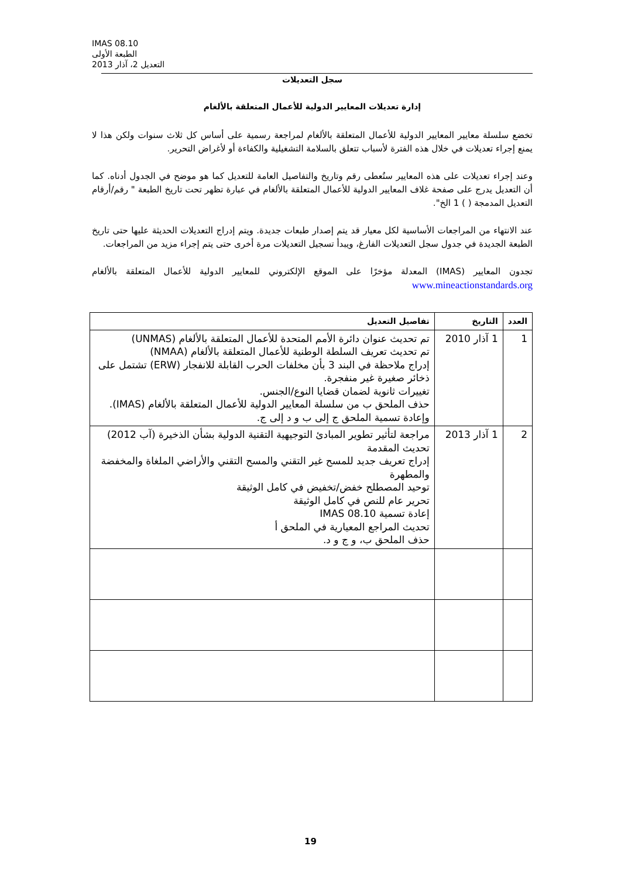IMAS 08.10
الطبعة الأولى
التعديل 2، آذار 2013
سجل التعديلات
إدارة تعديلات المعايير الدولية للأعمال المتعلقة بالألغام
تخضع سلسلة معايير المعايير الدولية للأعمال المتعلقة بالألغام لمراجعة رسمية على أساس كل ثلاث سنوات ولكن هذا لا يمنع إجراء تعديلات في خلال هذه الفترة لأسباب تتعلق بالسلامة التشغيلية والكفاءة أو لأغراض التحرير.
وعند إجراء تعديلات على هذه المعايير ستُعطى رقم وتاريخ والتفاصيل العامة للتعديل كما هو موضح في الجدول أدناه. كما أن التعديل يدرج على صفحة غلاف المعايير الدولية للأعمال المتعلقة بالألغام في عبارة تظهر تحت تاريخ الطبعة " رقم/أرقام التعديل المدمجة ( ) 1 الخ".
عند الانتهاء من المراجعات الأساسية لكل معيار قد يتم إصدار طبعات جديدة. ويتم إدراج التعديلات الحديثة عليها حتى تاريخ الطبعة الجديدة في جدول سجل التعديلات الفارغ، ويبدأ تسجيل التعديلات مرة أخرى حتى يتم إجراء مزيد من المراجعات.
تجدون المعايير (IMAS) المعدلة مؤخرًا على الموقع الإلكتروني للمعايير الدولية للأعمال المتعلقة بالألغام www.mineactionstandards.org
| العدد | التاريخ | تفاصيل التعديل |
| --- | --- | --- |
| 1 | 1 آذار 2010 | تم تحديث عنوان دائرة الأمم المتحدة للأعمال المتعلقة بالألغام (UNMAS) تم تحديث تعريف السلطة الوطنية للأعمال المتعلقة بالألغام (NMAA) إدراج ملاحظة في البند 3 بأن مخلفات الحرب القابلة للانفجار (ERW) تشتمل على ذخائر صغيرة غير منفجرة. تغييرات ثانوية لضمان قضايا النوع/الجنس. حذف الملحق ب من سلسلة المعايير الدولية للأعمال المتعلقة بالألغام (IMAS). وإعادة تسمية الملحق ج إلى ب و د إلى ج. |
| 2 | 1 آذار 2013 | مراجعة لتأثير تطوير المبادئ التوجيهية التقنية الدولية بشأن الذخيرة (آب 2012) تحديث المقدمة إدراج تعريف جديد للمسح غير التقني والمسح التقني والأراضي الملغاة والمخفضة والمطهرة توحيد المصطلح خفض/تخفيض في كامل الوثيقة تحرير عام للنص في كامل الوثيقة إعادة تسمية IMAS 08.10 تحديث المراجع المعيارية في الملحق أ حذف الملحق ب، و ج و د. |
19